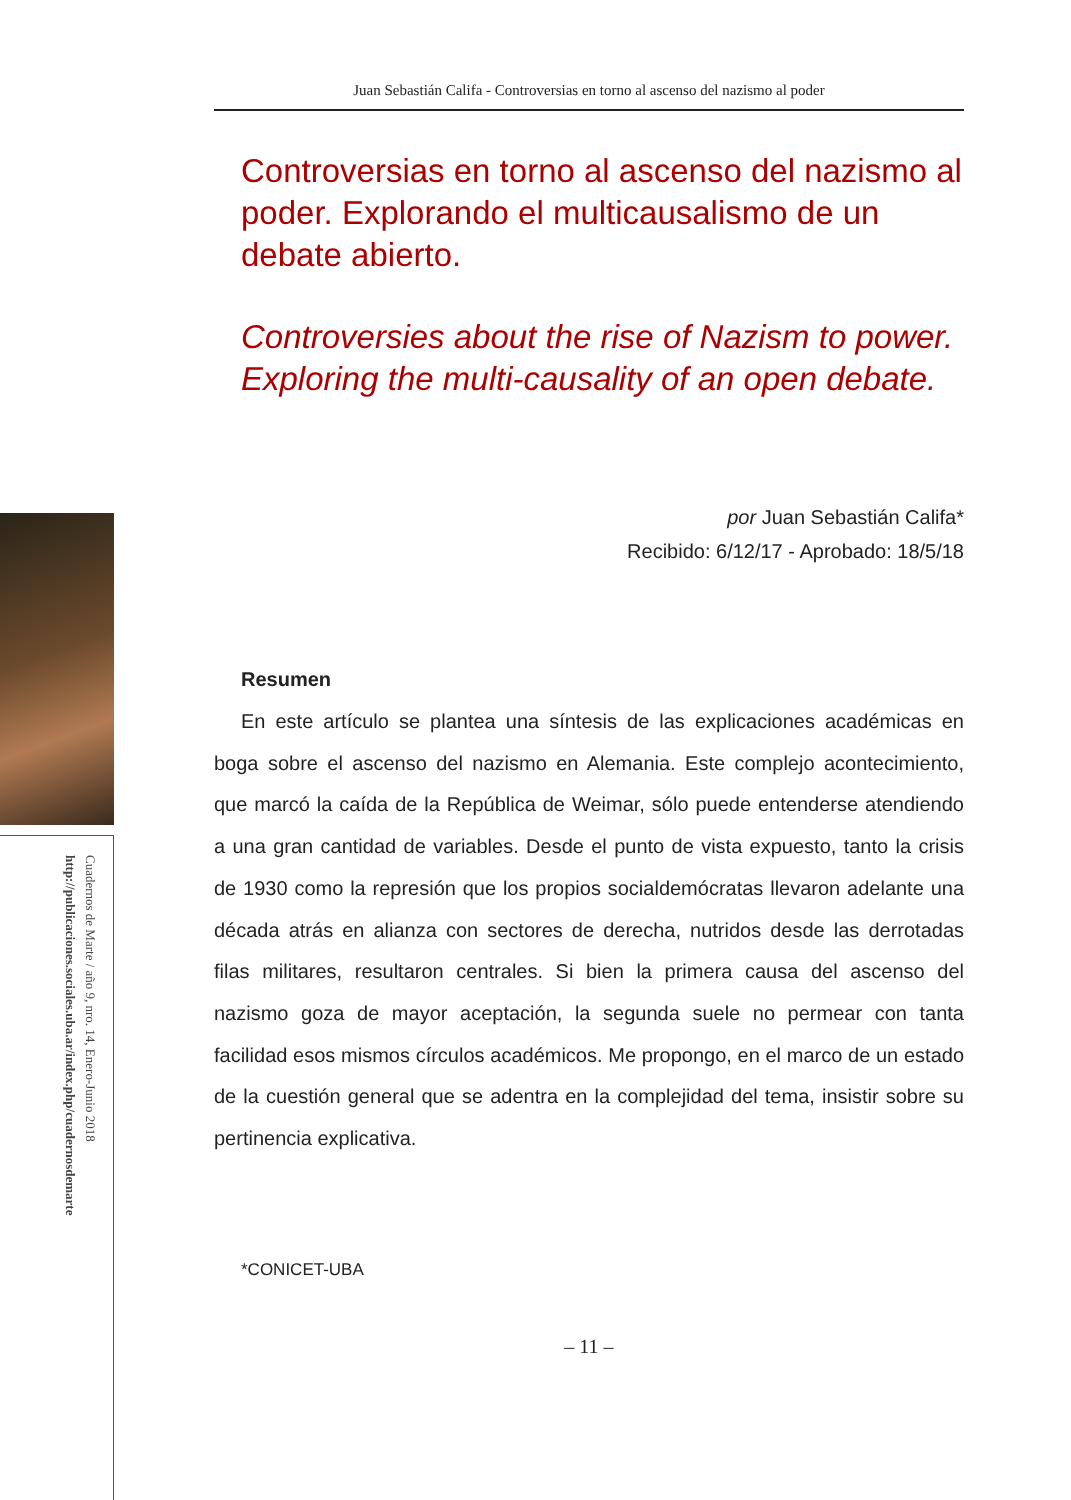Juan Sebastián Califa - Controversias en torno al ascenso del nazismo al poder
Cuadernos de Marte / año 9, nro. 14, Enero-Junio 2018
http://publicaciones.sociales.uba.ar/index.php/cuadernosdemarte
Controversias en torno al ascenso del nazismo al poder. Explorando el multicausalismo de un debate abierto.
Controversies about the rise of Nazism to power. Exploring the multi-causality of an open debate.
por Juan Sebastián Califa*
Recibido: 6/12/17 - Aprobado: 18/5/18
Resumen
En este artículo se plantea una síntesis de las explicaciones académicas en boga sobre el ascenso del nazismo en Alemania. Este complejo acontecimiento, que marcó la caída de la República de Weimar, sólo puede entenderse atendiendo a una gran cantidad de variables. Desde el punto de vista expuesto, tanto la crisis de 1930 como la represión que los propios socialdemócratas llevaron adelante una década atrás en alianza con sectores de derecha, nutridos desde las derrotadas filas militares, resultaron centrales. Si bien la primera causa del ascenso del nazismo goza de mayor aceptación, la segunda suele no permear con tanta facilidad esos mismos círculos académicos. Me propongo, en el marco de un estado de la cuestión general que se adentra en la complejidad del tema, insistir sobre su pertinencia explicativa.
*CONICET-UBA
– 11 –